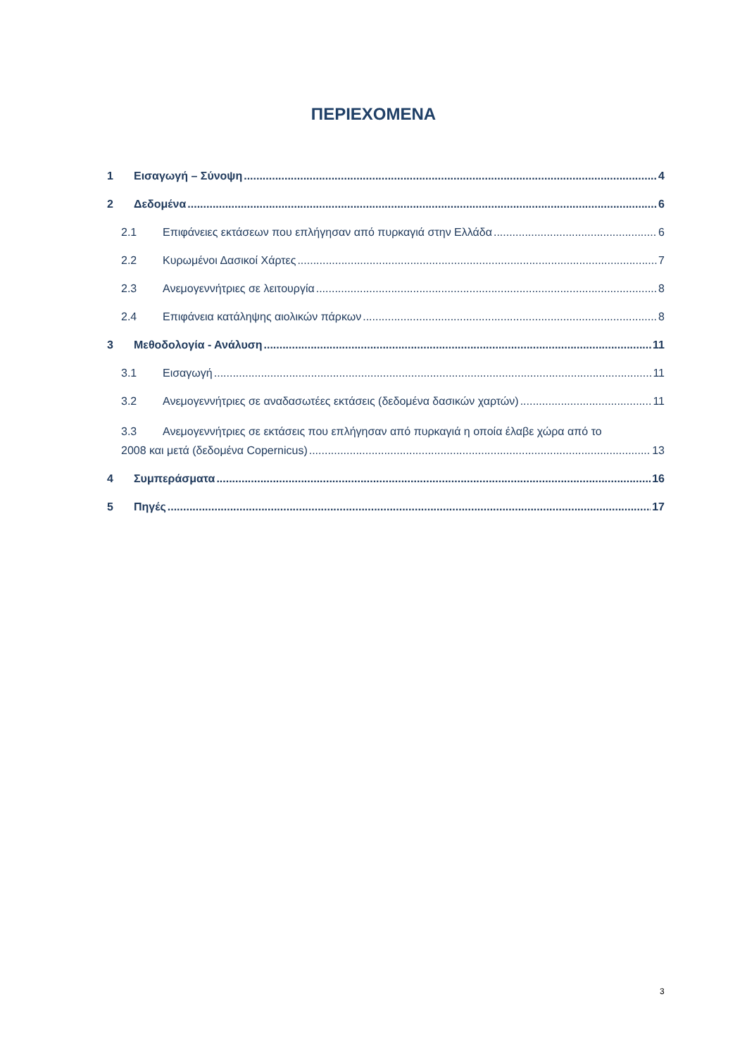ΠΕΡΙΕΧΟΜΕΝΑ
1 Εισαγωγή – Σύνοψη 4
2 Δεδομένα 6
2.1 Επιφάνειες εκτάσεων που επλήγησαν από πυρκαγιά στην Ελλάδα 6
2.2 Κυρωμένοι Δασικοί Χάρτες 7
2.3 Ανεμογεννήτριες σε λειτουργία 8
2.4 Επιφάνεια κατάληψης αιολικών πάρκων 8
3 Μεθοδολογία - Ανάλυση 11
3.1 Εισαγωγή 11
3.2 Ανεμογεννήτριες σε αναδασωτέες εκτάσεις (δεδομένα δασικών χαρτών) 11
3.3 Ανεμογεννήτριες σε εκτάσεις που επλήγησαν από πυρκαγιά η οποία έλαβε χώρα από το
2008 και μετά (δεδομένα Copernicus) 13
4 Συμπεράσματα 16
5 Πηγές 17
3